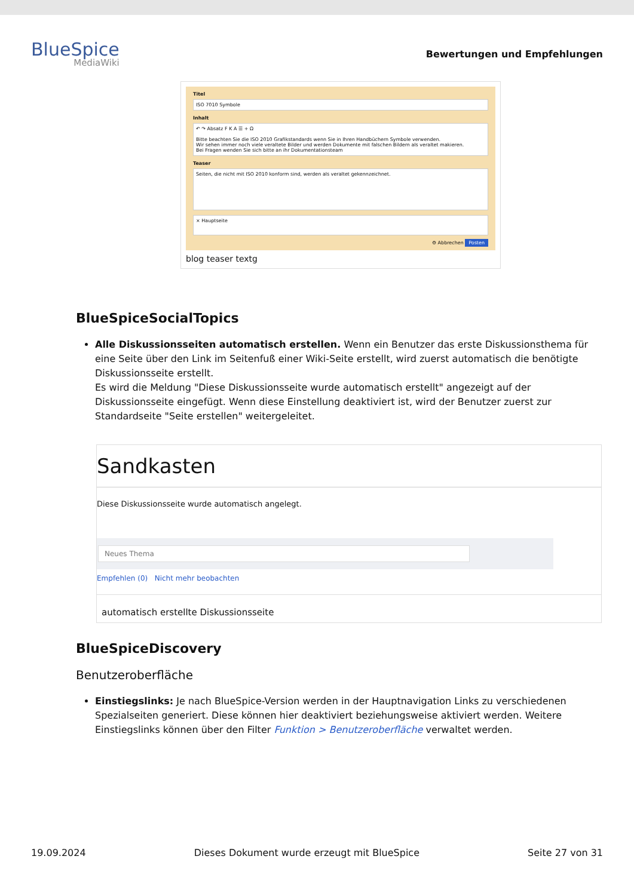BlueSpice
MediaWiki
Bewertungen und Empfehlungen
Titel
ISO 7010 Symbole
Inhalt
↶ ↷ Absatz F K A ☰ + Ω
Bitte beachten Sie die ISO 2010 Grafikstandards wenn Sie in Ihren Handbüchern Symbole verwenden.
Wir sehen immer noch viele veraltete Bilder und werden Dokumente mit falschen Bildern als veraltet makieren.
Bei Fragen wenden Sie sich bitte an ihr Dokumentationsteam
Teaser
Seiten, die nicht mit ISO 2010 konform sind, werden als veraltet gekennzeichnet.
× Hauptseite
⚙ Abbrechen Posten
blog teaser textg
BlueSpiceSocialTopics
Alle Diskussionsseiten automatisch erstellen. Wenn ein Benutzer das erste Diskussionsthema für eine Seite über den Link im Seitenfuß einer Wiki-Seite erstellt, wird zuerst automatisch die benötigte Diskussionsseite erstellt.
Es wird die Meldung "Diese Diskussionsseite wurde automatisch erstellt" angezeigt auf der Diskussionsseite eingefügt. Wenn diese Einstellung deaktiviert ist, wird der Benutzer zuerst zur Standardseite "Seite erstellen" weitergeleitet.
Sandkasten
Diese Diskussionsseite wurde automatisch angelegt.
Neues Thema
Empfehlen (0) Nicht mehr beobachten
automatisch erstellte Diskussionsseite
BlueSpiceDiscovery
Benutzeroberfläche
Einstiegslinks: Je nach BlueSpice-Version werden in der Hauptnavigation Links zu verschiedenen Spezialseiten generiert. Diese können hier deaktiviert beziehungsweise aktiviert werden. Weitere Einstiegslinks können über den Filter Funktion > Benutzeroberfläche verwaltet werden.
19.09.2024 Dieses Dokument wurde erzeugt mit BlueSpice Seite 27 von 31